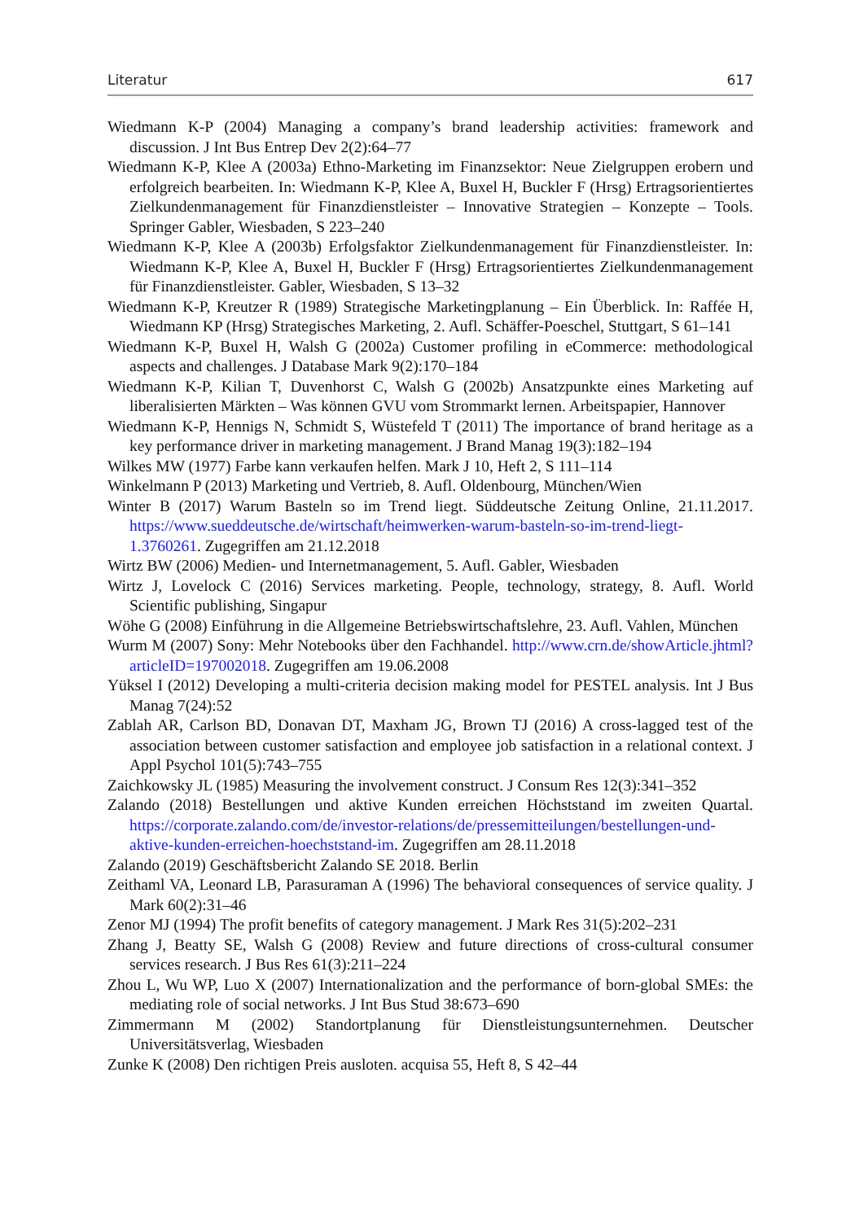Literatur 617
Wiedmann K-P (2004) Managing a company’s brand leadership activities: framework and discussion. J Int Bus Entrep Dev 2(2):64–77
Wiedmann K-P, Klee A (2003a) Ethno-Marketing im Finanzsektor: Neue Zielgruppen erobern und erfolgreich bearbeiten. In: Wiedmann K-P, Klee A, Buxel H, Buckler F (Hrsg) Ertragsorientiertes Zielkundenmanagement für Finanzdienstleister – Innovative Strategien – Konzepte – Tools. Springer Gabler, Wiesbaden, S 223–240
Wiedmann K-P, Klee A (2003b) Erfolgsfaktor Zielkundenmanagement für Finanzdienstleister. In: Wiedmann K-P, Klee A, Buxel H, Buckler F (Hrsg) Ertragsorientiertes Zielkundenmanagement für Finanzdienstleister. Gabler, Wiesbaden, S 13–32
Wiedmann K-P, Kreutzer R (1989) Strategische Marketingplanung – Ein Überblick. In: Raffée H, Wiedmann KP (Hrsg) Strategisches Marketing, 2. Aufl. Schäffer-Poeschel, Stuttgart, S 61–141
Wiedmann K-P, Buxel H, Walsh G (2002a) Customer profiling in eCommerce: methodological aspects and challenges. J Database Mark 9(2):170–184
Wiedmann K-P, Kilian T, Duvenhorst C, Walsh G (2002b) Ansatzpunkte eines Marketing auf liberalisierten Märkten – Was können GVU vom Strommarkt lernen. Arbeitspapier, Hannover
Wiedmann K-P, Hennigs N, Schmidt S, Wüstefeld T (2011) The importance of brand heritage as a key performance driver in marketing management. J Brand Manag 19(3):182–194
Wilkes MW (1977) Farbe kann verkaufen helfen. Mark J 10, Heft 2, S 111–114
Winkelmann P (2013) Marketing und Vertrieb, 8. Aufl. Oldenbourg, München/Wien
Winter B (2017) Warum Basteln so im Trend liegt. Süddeutsche Zeitung Online, 21.11.2017. https://www.sueddeutsche.de/wirtschaft/heimwerken-warum-basteln-so-im-trend-liegt-1.3760261. Zugegriffen am 21.12.2018
Wirtz BW (2006) Medien- und Internetmanagement, 5. Aufl. Gabler, Wiesbaden
Wirtz J, Lovelock C (2016) Services marketing. People, technology, strategy, 8. Aufl. World Scientific publishing, Singapur
Wöhe G (2008) Einführung in die Allgemeine Betriebswirtschaftslehre, 23. Aufl. Vahlen, München
Wurm M (2007) Sony: Mehr Notebooks über den Fachhandel. http://www.crn.de/showArticle.jhtml?articleID=197002018. Zugegriffen am 19.06.2008
Yüksel I (2012) Developing a multi-criteria decision making model for PESTEL analysis. Int J Bus Manag 7(24):52
Zablah AR, Carlson BD, Donavan DT, Maxham JG, Brown TJ (2016) A cross-lagged test of the association between customer satisfaction and employee job satisfaction in a relational context. J Appl Psychol 101(5):743–755
Zaichkowsky JL (1985) Measuring the involvement construct. J Consum Res 12(3):341–352
Zalando (2018) Bestellungen und aktive Kunden erreichen Höchststand im zweiten Quartal. https://corporate.zalando.com/de/investor-relations/de/pressemitteilungen/bestellungen-und-aktive-kunden-erreichen-hoechststand-im. Zugegriffen am 28.11.2018
Zalando (2019) Geschäftsbericht Zalando SE 2018. Berlin
Zeithaml VA, Leonard LB, Parasuraman A (1996) The behavioral consequences of service quality. J Mark 60(2):31–46
Zenor MJ (1994) The profit benefits of category management. J Mark Res 31(5):202–231
Zhang J, Beatty SE, Walsh G (2008) Review and future directions of cross-cultural consumer services research. J Bus Res 61(3):211–224
Zhou L, Wu WP, Luo X (2007) Internationalization and the performance of born-global SMEs: the mediating role of social networks. J Int Bus Stud 38:673–690
Zimmermann M (2002) Standortplanung für Dienstleistungsunternehmen. Deutscher Universitätsverlag, Wiesbaden
Zunke K (2008) Den richtigen Preis ausloten. acquisa 55, Heft 8, S 42–44